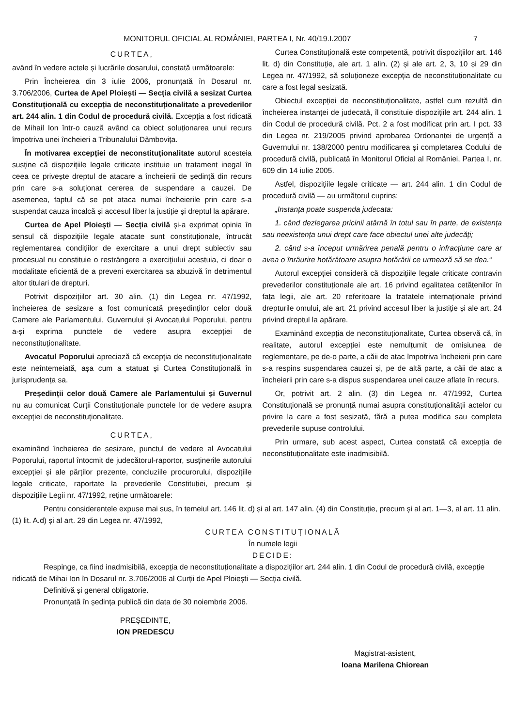MONITORUL OFICIAL AL ROMÂNIEI, PARTEA I, Nr. 40/19.I.2007 7
CURTEA,
având în vedere actele și lucrările dosarului, constată următoarele:
Prin Încheierea din 3 iulie 2006, pronunțată în Dosarul nr. 3.706/2006, Curtea de Apel Ploiești — Secția civilă a sesizat Curtea Constituțională cu excepția de neconstituționalitate a prevederilor art. 244 alin. 1 din Codul de procedură civilă. Excepția a fost ridicată de Mihail Ion într-o cauză având ca obiect soluționarea unui recurs împotriva unei încheieri a Tribunalului Dâmbovița.
În motivarea excepției de neconstituționalitate autorul acesteia susține că dispozițiile legale criticate instituie un tratament inegal în ceea ce privește dreptul de atacare a încheierii de ședință din recurs prin care s-a soluționat cererea de suspendare a cauzei. De asemenea, faptul că se pot ataca numai încheierile prin care s-a suspendat cauza încalcă și accesul liber la justiție și dreptul la apărare.
Curtea de Apel Ploiești — Secția civilă și-a exprimat opinia în sensul că dispozițiile legale atacate sunt constituționale, întrucât reglementarea condițiilor de exercitare a unui drept subiectiv sau procesual nu constituie o restrângere a exercițiului acestuia, ci doar o modalitate eficientă de a preveni exercitarea sa abuzivă în detrimentul altor titulari de drepturi.
Potrivit dispozițiilor art. 30 alin. (1) din Legea nr. 47/1992, încheierea de sesizare a fost comunicată președinților celor două Camere ale Parlamentului, Guvernului și Avocatului Poporului, pentru a-și exprima punctele de vedere asupra excepției de neconstituționalitate.
Avocatul Poporului apreciază că excepția de neconstituționalitate este neîntemeiată, așa cum a statuat și Curtea Constituțională în jurisprudența sa.
Președinții celor două Camere ale Parlamentului și Guvernul nu au comunicat Curții Constituționale punctele lor de vedere asupra excepției de neconstituționalitate.
CURTEA,
examinând încheierea de sesizare, punctul de vedere al Avocatului Poporului, raportul întocmit de judecătorul-raportor, susținerile autorului excepției și ale părților prezente, concluziile procurorului, dispozițiile legale criticate, raportate la prevederile Constituției, precum și dispozițiile Legii nr. 47/1992, reține următoarele:
Curtea Constituțională este competentă, potrivit dispozițiilor art. 146 lit. d) din Constituție, ale art. 1 alin. (2) și ale art. 2, 3, 10 și 29 din Legea nr. 47/1992, să soluționeze excepția de neconstituționalitate cu care a fost legal sesizată.
Obiectul excepției de neconstituționalitate, astfel cum rezultă din încheierea instanței de judecată, îl constituie dispozițiile art. 244 alin. 1 din Codul de procedură civilă. Pct. 2 a fost modificat prin art. I pct. 33 din Legea nr. 219/2005 privind aprobarea Ordonanței de urgență a Guvernului nr. 138/2000 pentru modificarea și completarea Codului de procedură civilă, publicată în Monitorul Oficial al României, Partea I, nr. 609 din 14 iulie 2005.
Astfel, dispozițiile legale criticate — art. 244 alin. 1 din Codul de procedură civilă — au următorul cuprins:
„Instanța poate suspenda judecata:
1. când dezlegarea pricinii atârnă în totul sau în parte, de existența sau neexistența unui drept care face obiectul unei alte judecăți;
2. când s-a început urmărirea penală pentru o infracțiune care ar avea o înrâurire hotărâtoare asupra hotărârii ce urmează să se dea.“
Autorul excepției consideră că dispozițiile legale criticate contravin prevederilor constituționale ale art. 16 privind egalitatea cetățenilor în fața legii, ale art. 20 referitoare la tratatele internaționale privind drepturile omului, ale art. 21 privind accesul liber la justiție și ale art. 24 privind dreptul la apărare.
Examinând excepția de neconstituționalitate, Curtea observă că, în realitate, autorul excepției este nemulțumit de omisiunea de reglementare, pe de-o parte, a căii de atac împotriva încheierii prin care s-a respins suspendarea cauzei și, pe de altă parte, a căii de atac a încheierii prin care s-a dispus suspendarea unei cauze aflate în recurs.
Or, potrivit art. 2 alin. (3) din Legea nr. 47/1992, Curtea Constituțională se pronunță numai asupra constituționalității actelor cu privire la care a fost sesizată, fără a putea modifica sau completa prevederile supuse controlului.
Prin urmare, sub acest aspect, Curtea constată că excepția de neconstituționalitate este inadmisibilă.
Pentru considerentele expuse mai sus, în temeiul art. 146 lit. d) și al art. 147 alin. (4) din Constituție, precum și al art. 1—3, al art. 11 alin. (1) lit. A.d) și al art. 29 din Legea nr. 47/1992,
CURTEA CONSTITUȚIONALĂ
În numele legii
DECIDE:
Respinge, ca fiind inadmisibilă, excepția de neconstituționalitate a dispozițiilor art. 244 alin. 1 din Codul de procedură civilă, excepție ridicată de Mihai Ion în Dosarul nr. 3.706/2006 al Curții de Apel Ploiești — Secția civilă.
Definitivă și general obligatorie.
Pronunțată în ședința publică din data de 30 noiembrie 2006.
PREȘEDINTE,
ION PREDESCU
Magistrat-asistent,
Ioana Marilena Chiorean